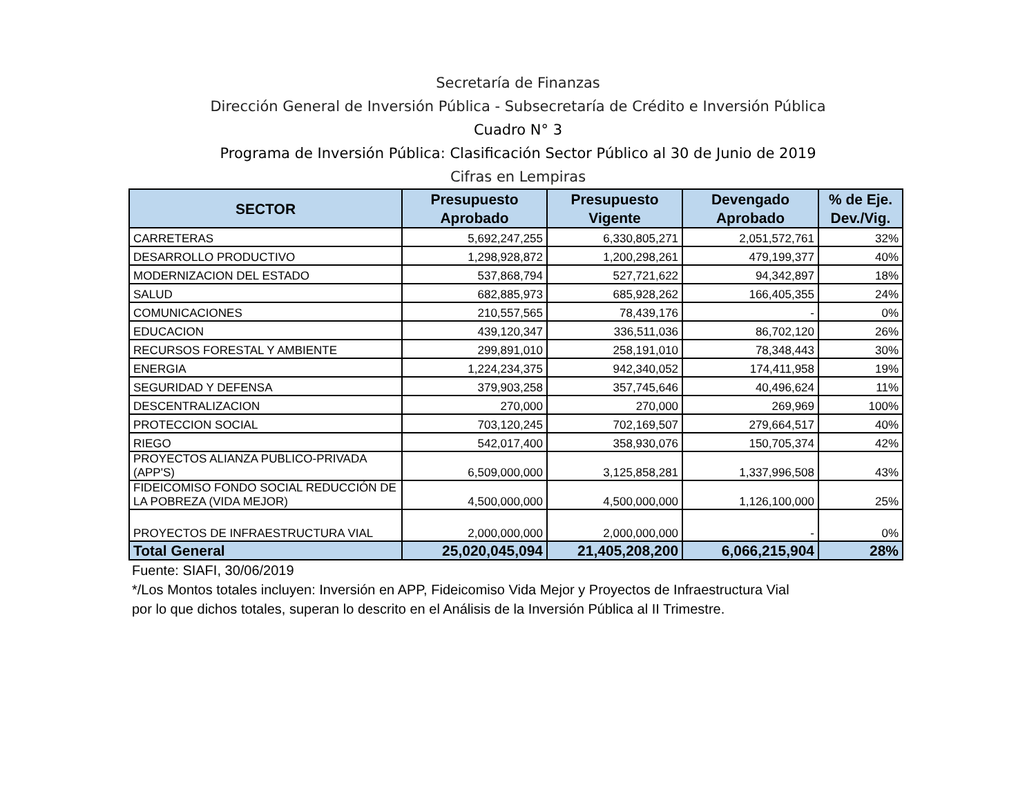Secretaría de Finanzas
Dirección General de Inversión Pública - Subsecretaría de Crédito e Inversión Pública
Cuadro N° 3
Programa de Inversión Pública: Clasificación Sector Público al 30 de Junio de 2019
Cifras en Lempiras
| SECTOR | Presupuesto Aprobado | Presupuesto Vigente | Devengado Aprobado | % de Eje. Dev./Vig. |
| --- | --- | --- | --- | --- |
| CARRETERAS | 5,692,247,255 | 6,330,805,271 | 2,051,572,761 | 32% |
| DESARROLLO PRODUCTIVO | 1,298,928,872 | 1,200,298,261 | 479,199,377 | 40% |
| MODERNIZACION DEL ESTADO | 537,868,794 | 527,721,622 | 94,342,897 | 18% |
| SALUD | 682,885,973 | 685,928,262 | 166,405,355 | 24% |
| COMUNICACIONES | 210,557,565 | 78,439,176 | - | 0% |
| EDUCACION | 439,120,347 | 336,511,036 | 86,702,120 | 26% |
| RECURSOS FORESTAL Y AMBIENTE | 299,891,010 | 258,191,010 | 78,348,443 | 30% |
| ENERGIA | 1,224,234,375 | 942,340,052 | 174,411,958 | 19% |
| SEGURIDAD Y DEFENSA | 379,903,258 | 357,745,646 | 40,496,624 | 11% |
| DESCENTRALIZACION | 270,000 | 270,000 | 269,969 | 100% |
| PROTECCION SOCIAL | 703,120,245 | 702,169,507 | 279,664,517 | 40% |
| RIEGO | 542,017,400 | 358,930,076 | 150,705,374 | 42% |
| PROYECTOS ALIANZA PUBLICO-PRIVADA (APP'S) | 6,509,000,000 | 3,125,858,281 | 1,337,996,508 | 43% |
| FIDEICOMISO FONDO SOCIAL REDUCCIÓN DE LA POBREZA (VIDA MEJOR) | 4,500,000,000 | 4,500,000,000 | 1,126,100,000 | 25% |
| PROYECTOS DE INFRAESTRUCTURA VIAL | 2,000,000,000 | 2,000,000,000 | - | 0% |
| Total General | 25,020,045,094 | 21,405,208,200 | 6,066,215,904 | 28% |
Fuente: SIAFI, 30/06/2019
*/Los Montos totales incluyen: Inversión en APP, Fideicomiso Vida Mejor y Proyectos de Infraestructura Vial
por lo que dichos totales, superan lo descrito en el Análisis de la Inversión Pública al II Trimestre.